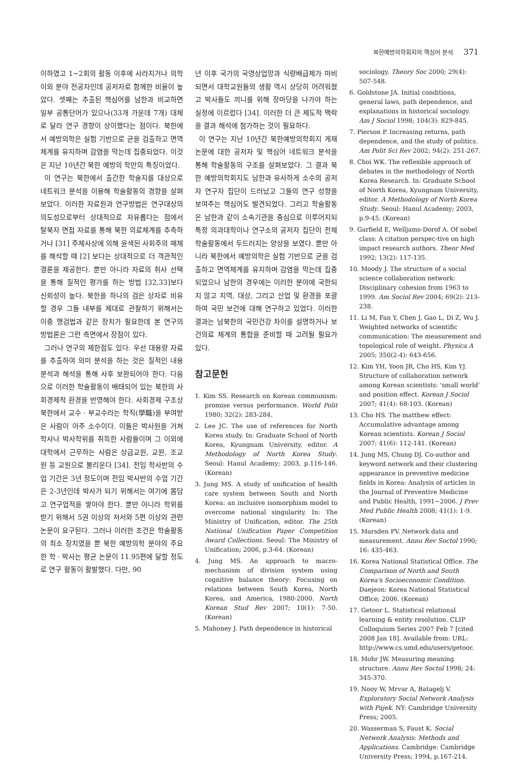북한예방의학회지의 핵심어 분석 371
이하였고 1~2회의 활동 이후에 사라지거나 의학 이외 분야 전공자인데 공저자로 함께한 비율이 높았다. 셋째는 추출된 핵심어를 남한과 비교하면 일부 공통단어가 있으나(33개 가운데 7개) 대체로 달라 연구 경향이 상이했다는 점이다. 북한에서 예방의학은 실험 기반으로 균을 검출하고 면역체계를 유지하며 감염을 막는데 집중되었다. 이것은 지난 10년간 북한 예방의 학만의 특징이었다.
이 연구는 북한에서 출간한 학술지를 대상으로 네트워크 분석을 이용해 학술활동의 경향을 살펴보았다. 이러한 자료원과 연구방법은 연구대상의 의도성으로부터 상대적으로 자유롭다는 점에서 탈북자 면접 자료를 통해 북한 의료체계를 추측하거나 [31] 주체사상에 의해 윤색된 사회주의 매체를 해석할 때 [2] 보다는 상대적으로 더 객관적인 결론을 제공한다. 뿐만 아니라 자료의 취사 선택을 통해 질적인 평가를 하는 방법 [32,33]보다 신뢰성이 높다. 북한을 하나의 검은 상자로 비유할 경우 그들 내부를 제대로 관찰하기 위해서는 이중 맹검법과 같은 장치가 필요한데 본 연구의 방법론은 그런 측면에서 장점이 있다.
그러나 연구의 제한점도 있다. 우선 대용량 자료를 추출하여 의미 분석을 하는 것은 질적인 내용분석과 해석을 통해 사후 보완되어야 한다. 다음으로 이러한 학술활동이 배태되어 있는 북한의 사회경제적 환경을 반영해야 한다. 사회경제 구조상 북한에서 교수 · 부교수라는 학직(學職)을 부여받은 사람이 아주 소수이다. 이들은 박사원을 거쳐 학사나 박사학위를 취득한 사람들이며 그 이외에 대학에서 근무하는 사람은 상급교원, 교원, 조교원 등 교원으로 불리운다 [34]. 전임 학사반의 수업 기간은 3년 정도이며 전임 박사반의 수업 기간은 2-3년인데 박사가 되기 위해서는 여기에 몸담고 연구업적을 쌓아야 한다. 뿐만 아니라 학위를 받기 위해서 5권 이상의 저서와 5편 이상의 관련 논문이 요구된다. 그러나 이러한 조건은 학술활동의 최소 장치였을 뿐 북한 예방의학 분야의 주요한 학 · 박사는 평균 논문이 11.95편에 달할 정도로 연구 활동이 활발했다. 다만, 90
년 이후 국가의 국영상업망과 식량배급제가 마비되면서 대학교원들의 생활 역시 상당히 어려워졌고 박사들도 끼니를 위해 장마당을 나가야 하는 실정에 이르렀다 [34]. 이러한 더 큰 제도적 맥락을 결과 해석에 첨가하는 것이 필요하다.
이 연구는 지난 10년간 북한예방의학회지 게재 논문에 대한 공저자 및 핵심어 네트워크 분석을 통해 학술활동의 구조를 살펴보았다. 그 결과 북한 예방의학회지도 남한과 유사하게 소수의 공저자 연구자 집단이 드러났고 그들의 연구 성향을 보여주는 핵심어도 발견되었다. 그리고 학술활동은 남한과 같이 소속기관을 중심으로 이루어지되 특정 의과대학이나 연구소의 공저자 집단이 전체 학술활동에서 두드러지는 양상을 보였다. 뿐만 아니라 북한에서 예방의학은 실험 기반으로 균을 검출하고 면역체계를 유지하며 감염을 막는데 집중되었으나 남한의 경우에는 이러한 분야에 국한되지 않고 지역, 대상, 그리고 산업 및 환경을 포괄하여 국민 보건에 대해 연구하고 있었다. 이러한 결과는 남북한의 국민건강 차이를 설명하거나 보건의료 체계의 통합을 준비할 때 고려될 필요가 있다.
참고문헌
1. Kim SS. Research on Korean communism: promise versus performance. World Polit 1980; 32(2): 283-284.
2. Lee JC. The use of references for North Korea study. In: Graduate School of North Korea, Kyungnam University, editor. A Methodology of North Korea Study. Seoul: Hanul Academy; 2003, p.116-146. (Korean)
3. Jung MS. A study of unification of health care system between South and North Korea: an inclusive isomorphism model to overcome national singularity. In: The Ministry of Unification, editor. The 25th National Unification Paper Competition Award Collections. Seoul: The Ministry of Unification; 2006, p.3-64. (Korean)
4. Jung MS. An approach to macro-mechanism of division system using cognitive balance theory: Focusing on relations between South Korea, North Korea, and America, 1980-2000. North Korean Stud Rev 2007; 10(1): 7-50. (Korean)
5. Mahoney J. Path dependence in historical
sociology. Theory Soc 2000; 29(4): 507-548.
6. Goldstone JA. Initial conditions, general laws, path dependence, and explanations in historical sociology. Am J Sociol 1998; 104(3): 829-845.
7. Pierson P. Increasing returns, path dependence, and the study of politics. Am Polit Sci Rev 2002; 94(2): 251-267.
8. Choi WK. The reflexible approach of debates in the methodology of North Korea Research. In: Graduate School of North Korea, Kyungnam University, editor. A Methodology of North Korea Study. Seoul: Hanul Academy; 2003, p.9-45. (Korean)
9. Garfield E, Welljams-Dorof A. Of nobel class: A citation perspec-tive on high impact research authors. Theor Med 1992; 13(2): 117-135.
10. Moody J. The structure of a social science collaboration network: Disciplinary cohesion from 1963 to 1999. Am Sociol Rev 2004; 69(2): 213-238.
11. Li M, Fan Y, Chen J, Gao L, Di Z, Wu J. Weighted networks of scientific communication: The measurement and topological role of weight. Physica A 2005; 350(2-4): 643-656.
12. Kim YH, Yoon JR, Cho HS, Kim YJ. Structure of collaboration network among Korean scientists: 'small world' and position effect. Korean J Sociol 2007; 41(4): 68-103. (Korean)
13. Cho HS. The matthew effect: Accumulative advantage among Korean scientists. Korean J Sociol 2007; 41(6): 112-141. (Korean)
14. Jung MS, Chung DJ. Co-author and keyword network and their clustering appearance in preventive medicine fields in Korea: Analysis of articles in the Journal of Preventive Medicine and Public Health, 1991~2006. J Prev Med Public Health 2008; 41(1): 1-9. (Korean)
15. Marsden PV. Network data and measurement. Annu Rev Soctol 1990; 16: 435-463.
16. Korea National Statistical Office. The Comparison of North and South Korea's Socioeconomic Condition. Daejeon: Korea National Statistical Office; 2006. (Korean)
17. Getoor L. Statistical relational learning & entity resolution. CLIP Colloquium Series 2007 Feb 7 [cited 2008 Jan 18]. Available from: URL: http://www.cs.umd.edu/users/getoor.
18. Mohr JW. Measuring meaning structure. Annu Rev Soctol 1998; 24: 345-370.
19. Nooy W, Mrvar A, Batagelj V. Exploratory Social Network Analysis with Pajek. NY: Cambridge University Press; 2005.
20. Wasserman S, Faust K. Social Network Analysis: Methods and Applications. Cambridge: Cambridge University Press; 1994, p.167-214.